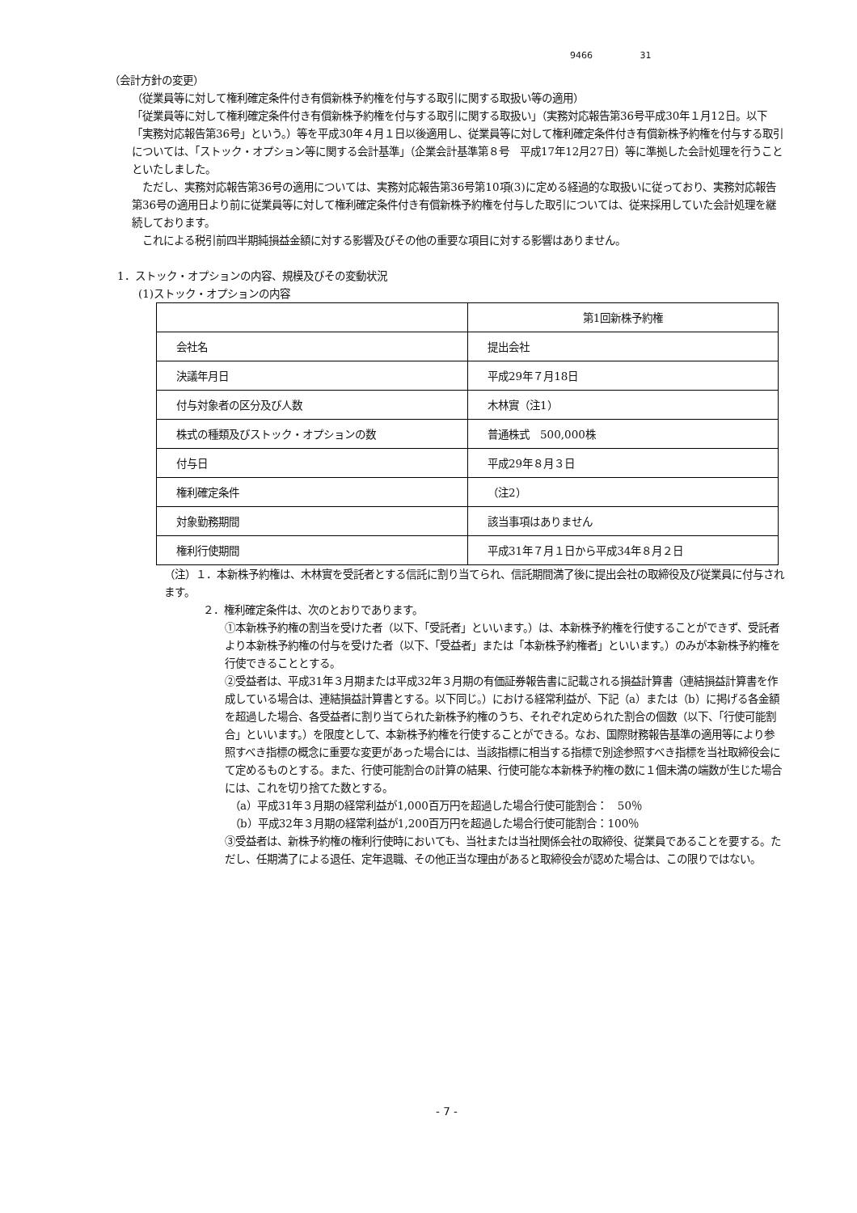9466 31
（会計方針の変更）
（従業員等に対して権利確定条件付き有償新株予約権を付与する取引に関する取扱い等の適用）
「従業員等に対して権利確定条件付き有償新株予約権を付与する取引に関する取扱い」（実務対応報告第36号平成30年１月12日。以下「実務対応報告第36号」という。）等を平成30年４月１日以後適用し、従業員等に対して権利確定条件付き有償新株予約権を付与する取引については、「ストック・オプション等に関する会計基準」（企業会計基準第８号　平成17年12月27日）等に準拠した会計処理を行うことといたしました。
　ただし、実務対応報告第36号の適用については、実務対応報告第36号第10項(3)に定める経過的な取扱いに従っており、実務対応報告第36号の適用日より前に従業員等に対して権利確定条件付き有償新株予約権を付与した取引については、従来採用していた会計処理を継続しております。
　これによる税引前四半期純損益金額に対する影響及びその他の重要な項目に対する影響はありません。
1．ストック・オプションの内容、規模及びその変動状況
(1)ストック・オプションの内容
| | 第1回新株予約権 |
| 会社名 | 提出会社 |
| 決議年月日 | 平成29年７月18日 |
| 付与対象者の区分及び人数 | 木林實（注1） |
| 株式の種類及びストック・オプションの数 | 普通株式 500,000株 |
| 付与日 | 平成29年８月３日 |
| 権利確定条件 | （注2） |
| 対象勤務期間 | 該当事項はありません |
| 権利行使期間 | 平成31年７月１日から平成34年８月２日 |
（注）１．本新株予約権は、木林實を受託者とする信託に割り当てられ、信託期間満了後に提出会社の取締役及び従業員に付与されます。
２．権利確定条件は、次のとおりであります。
①本新株予約権の割当を受けた者（以下、「受託者」といいます。）は、本新株予約権を行使することができず、受託者より本新株予約権の付与を受けた者（以下、「受益者」または「本新株予約権者」といいます。）のみが本新株予約権を行使できることとする。
②受益者は、平成31年３月期または平成32年３月期の有価証券報告書に記載される損益計算書（連結損益計算書を作成している場合は、連結損益計算書とする。以下同じ。）における経常利益が、下記（a）または（b）に掲げる各金額を超過した場合、各受益者に割り当てられた新株予約権のうち、それぞれ定められた割合の個数（以下、「行使可能割合」といいます。）を限度として、本新株予約権を行使することができる。なお、国際財務報告基準の適用等により参照すべき指標の概念に重要な変更があった場合には、当該指標に相当する指標で別途参照すべき指標を当社取締役会にて定めるものとする。また、行使可能割合の計算の結果、行使可能な本新株予約権の数に１個未満の端数が生じた場合には、これを切り捨てた数とする。
　（a）平成31年３月期の経常利益が1,000百万円を超過した場合行使可能割合：　50％
　（b）平成32年３月期の経常利益が1,200百万円を超過した場合行使可能割合：100％
③受益者は、新株予約権の権利行使時においても、当社または当社関係会社の取締役、従業員であることを要する。ただし、任期満了による退任、定年退職、その他正当な理由があると取締役会が認めた場合は、この限りではない。
- 7 -